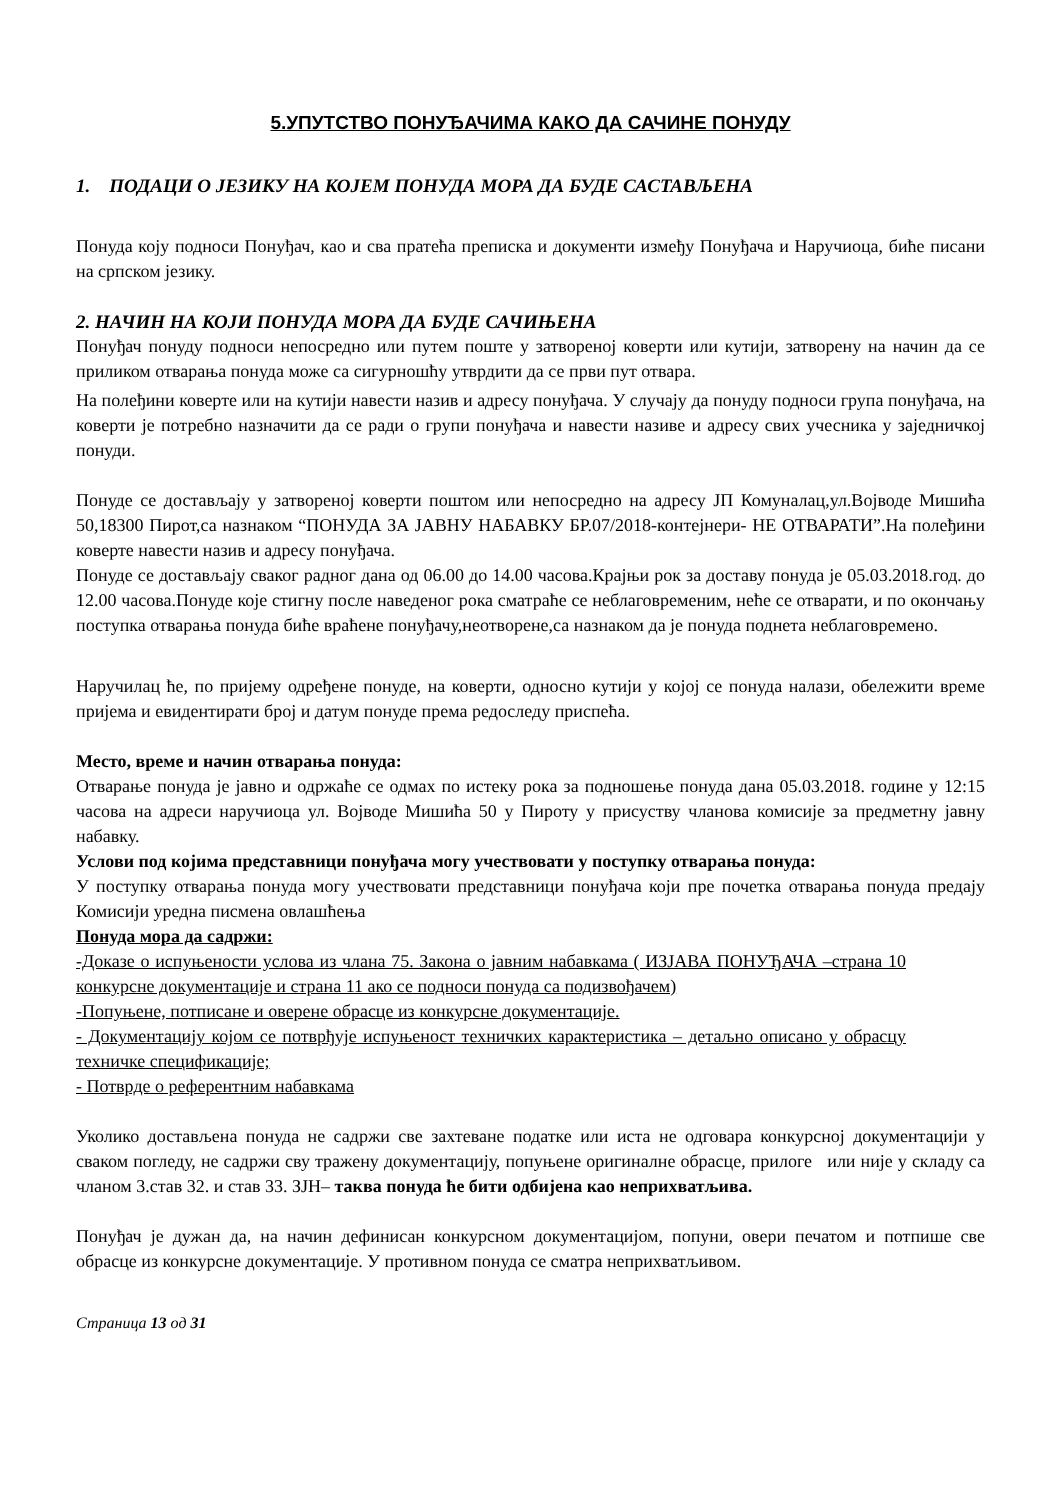5.УПУТСТВО ПОНУЂАЧИМА КАКО ДА САЧИНЕ ПОНУДУ
1. ПОДАЦИ О ЈЕЗИКУ НА КОЈЕМ ПОНУДА МОРА ДА БУДЕ САСТАВЉЕНА
Понуда коју подноси Понуђач, као и сва пратећа преписка и документи између Понуђача и Наручиоца, биће писани на српском језику.
2. НАЧИН НА КОЈИ ПОНУДА МОРА ДА БУДЕ САЧИЊЕНА
Понуђач понуду подноси непосредно или путем поште у затвореној коверти или кутији, затворену на начин да се приликом отварања понуда може са сигурношћу утврдити да се први пут отвара.
На полеђини коверте или на кутији навести назив и адресу понуђача. У случају да понуду подноси група понуђача, на коверти је потребно назначити да се ради о групи понуђача и навести називе и адресу свих учесника у заједничкој понуди.
Понуде се достављају у затвореној коверти поштом или непосредно на адресу ЈП Комуналац,ул.Војводе Мишића 50,18300 Пирот,са назнаком “ПОНУДА ЗА ЈАВНУ НАБАВКУ БР.07/2018-контејнери- НЕ ОТВАРАТИ”.На полеђини коверте навести назив и адресу понуђача.
Понуде се достављају сваког радног дана од 06.00 до 14.00 часова.Крајњи рок за доставу понуда је 05.03.2018.год. до 12.00 часова.Понуде које стигну после наведеног рока сматраће се неблаговременим, неће се отварати, и по окончању поступка отварања понуда биће враћене понуђачу,неотворене,са назнаком да је понуда поднета неблаговремено.
Наручилац ће, по пријему одређене понуде, на коверти, односно кутији у којој се понуда налази, обележити време пријема и евидентирати број и датум понуде према редоследу приспећа.
Место, време и начин отварања понуда:
Отварање понуда је јавно и одржаће се одмах по истеку рока за подношење понуда дана 05.03.2018. године у 12:15 часова на адреси наручиоца ул. Војводе Мишића 50 у Пироту у присуству чланова комисије за предметну јавну набавку.
Услови под којима представници понуђача могу учествовати у поступку отварања понуда:
У поступку отварања понуда могу учествовати представници понуђача који пре почетка отварања понуда предају Комисији уредна писмена овлашћења
Понуда мора да садржи:
-Доказе о испуњености услова из члана 75. Закона о јавним набавкама ( ИЗЈАВА ПОНУЂАЧА –страна 10 конкурсне документације и страна 11 ако се подноси понуда са подизвођачем)
-Попуњене, потписане и оверене обрасце из конкурсне документације.
- Документацију којом се потврђује испуњеност техничких карактеристика – детаљно описано у обрасцу техничке спецификације;
- Потврде о референтним набавкама
Уколико достављена понуда не садржи све захтеване податке или иста не одговара конкурсној документацији у сваком погледу, не садржи сву тражену документацију, попуњене оригиналне обрасце, прилоге или није у складу са чланом 3.став 32. и став 33. ЗЈН– таква понуда ће бити одбијена као неприхватљива.
Понуђач је дужан да, на начин дефинисан конкурсном документацијом, попуни, овери печатом и потпише све обрасце из конкурсне документације. У противном понуда се сматра неприхватљивом.
Страница 13 од 31